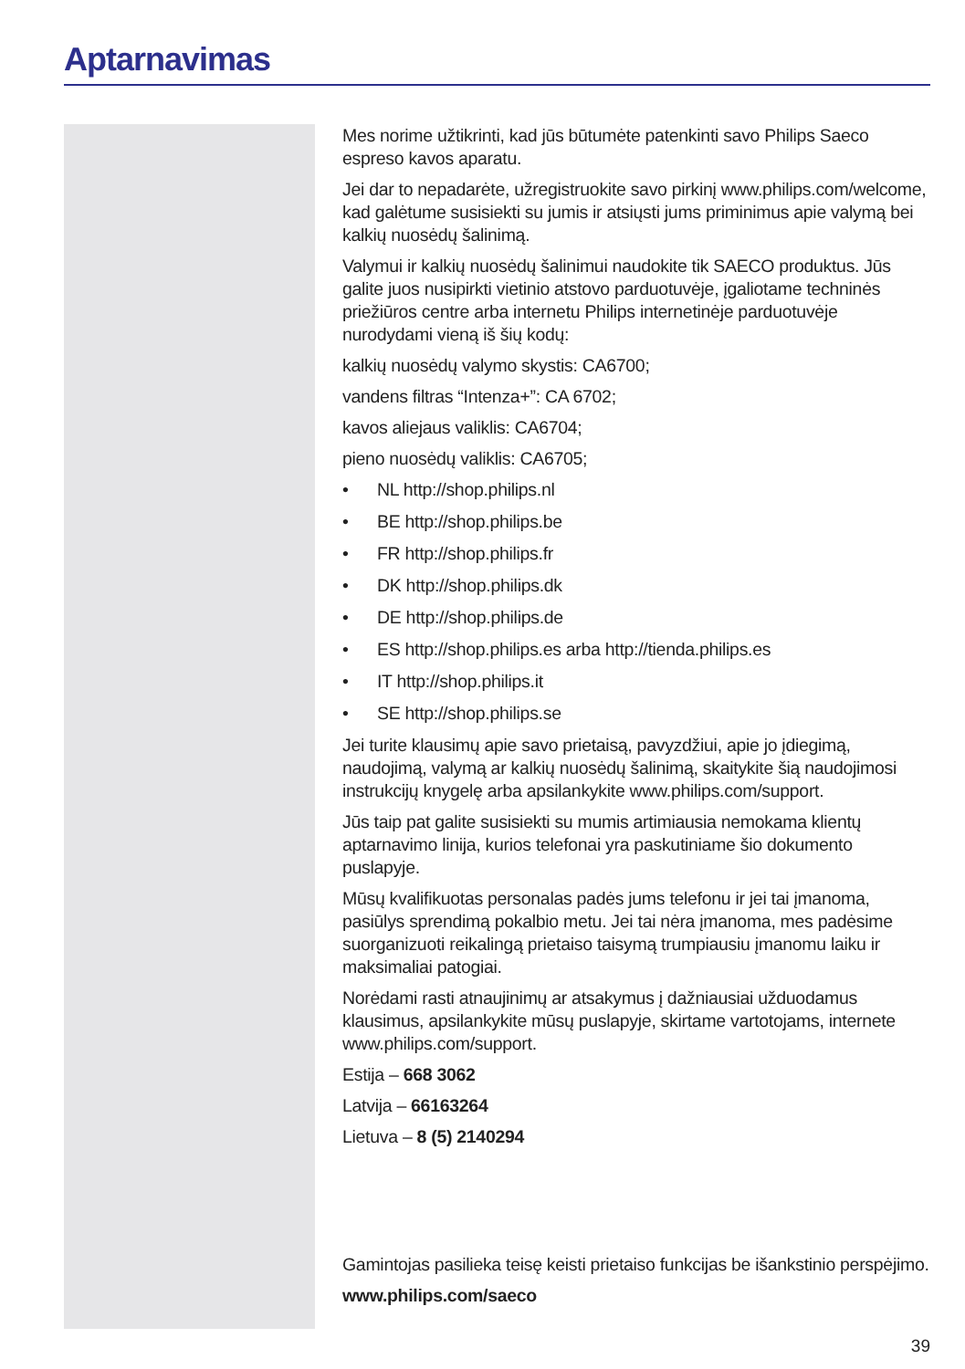Aptarnavimas
Mes norime užtikrinti, kad jūs būtumėte patenkinti savo Philips Saeco espreso kavos aparatu.
Jei dar to nepadarėte, užregistruokite savo pirkinį www.philips.com/welcome, kad galėtume susisiekti su jumis ir atsiųsti jums priminimus apie valymą bei kalkių nuosėdų šalinimą.
Valymui ir kalkių nuosėdų šalinimui naudokite tik SAECO produktus. Jūs galite juos nusipirkti vietinio atstovo parduotuvėje, įgaliotame techninės priežiūros centre arba internetu Philips internetinėje parduotuvėje nurodydami vieną iš šių kodų:
kalkių nuosėdų valymo skystis: CA6700;
vandens filtras “Intenza+”: CA 6702;
kavos aliejaus valiklis: CA6704;
pieno nuosėdų valiklis: CA6705;
• NL http://shop.philips.nl
• BE http://shop.philips.be
• FR http://shop.philips.fr
• DK http://shop.philips.dk
• DE http://shop.philips.de
• ES http://shop.philips.es arba http://tienda.philips.es
• IT http://shop.philips.it
• SE http://shop.philips.se
Jei turite klausimų apie savo prietaisą, pavyzdžiui, apie jo įdiegimą, naudojimą, valymą ar kalkių nuosėdų šalinimą, skaitykite šią naudojimosi instrukcijų knygelę arba apsilankykite www.philips.com/support.
Jūs taip pat galite susisiekti su mumis artimiausia nemokama klientų aptarnavimo linija, kurios telefonai yra paskutiniame šio dokumento puslapyje.
Mūsų kvalifikuotas personalas padės jums telefonu ir jei tai įmanoma, pasiūlys sprendimą pokalbio metu. Jei tai nėra įmanoma, mes padėsime suorganizuoti reikalingą prietaiso taisymą trumpiausiu įmanomu laiku ir maksimaliai patogiai.
Norėdami rasti atnaujinimų ar atsakymus į dažniausiai užduodamus klausimus, apsilankykite mūsų puslapyje, skirtame vartotojams, internete www.philips.com/support.
Estija – 668 3062
Latvija – 66163264
Lietuva – 8 (5) 2140294
Gamintojas pasilieka teisę keisti prietaiso funkcijas be išankstinio perspėjimo.
www.philips.com/saeco
39